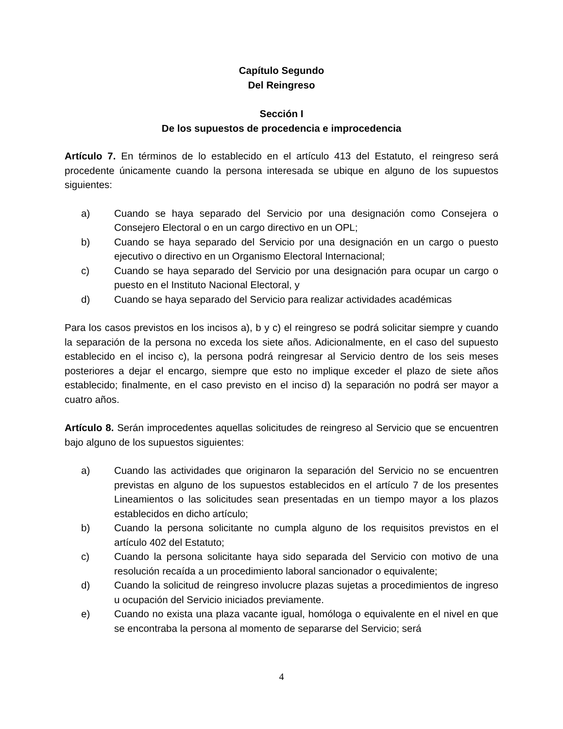Capítulo Segundo
Del Reingreso
Sección I
De los supuestos de procedencia e improcedencia
Artículo 7. En términos de lo establecido en el artículo 413 del Estatuto, el reingreso será procedente únicamente cuando la persona interesada se ubique en alguno de los supuestos siguientes:
a) Cuando se haya separado del Servicio por una designación como Consejera o Consejero Electoral o en un cargo directivo en un OPL;
b) Cuando se haya separado del Servicio por una designación en un cargo o puesto ejecutivo o directivo en un Organismo Electoral Internacional;
c) Cuando se haya separado del Servicio por una designación para ocupar un cargo o puesto en el Instituto Nacional Electoral, y
d) Cuando se haya separado del Servicio para realizar actividades académicas
Para los casos previstos en los incisos a), b y c) el reingreso se podrá solicitar siempre y cuando la separación de la persona no exceda los siete años. Adicionalmente, en el caso del supuesto establecido en el inciso c), la persona podrá reingresar al Servicio dentro de los seis meses posteriores a dejar el encargo, siempre que esto no implique exceder el plazo de siete años establecido; finalmente, en el caso previsto en el inciso d) la separación no podrá ser mayor a cuatro años.
Artículo 8. Serán improcedentes aquellas solicitudes de reingreso al Servicio que se encuentren bajo alguno de los supuestos siguientes:
a) Cuando las actividades que originaron la separación del Servicio no se encuentren previstas en alguno de los supuestos establecidos en el artículo 7 de los presentes Lineamientos o las solicitudes sean presentadas en un tiempo mayor a los plazos establecidos en dicho artículo;
b) Cuando la persona solicitante no cumpla alguno de los requisitos previstos en el artículo 402 del Estatuto;
c) Cuando la persona solicitante haya sido separada del Servicio con motivo de una resolución recaída a un procedimiento laboral sancionador o equivalente;
d) Cuando la solicitud de reingreso involucre plazas sujetas a procedimientos de ingreso u ocupación del Servicio iniciados previamente.
e) Cuando no exista una plaza vacante igual, homóloga o equivalente en el nivel en que se encontraba la persona al momento de separarse del Servicio; será
4